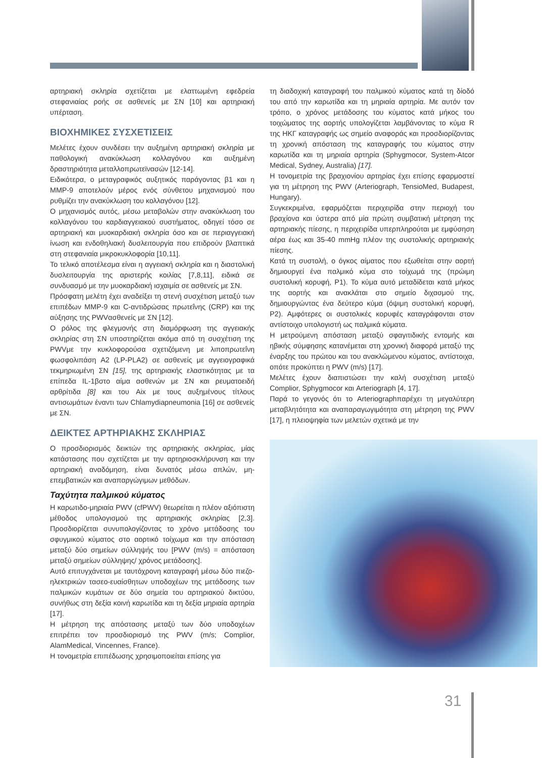αρτηριακή σκληρία σχετίζεται με ελαττωμένη εφεδρεία στεφανιαίας ροής σε ασθενείς με ΣΝ [10] και αρτηριακή υπέρταση.
ΒΙΟΧΗΜΙΚΕΣ ΣΥΣΧΕΤΙΣΕΙΣ
Μελέτες έχουν συνδέσει την αυξημένη αρτηριακή σκληρία με παθολογική ανακύκλωση κολλαγόνου και αυξημένη δραστηριότητα μεταλλοπρωτεϊνασών [12-14].
Ειδικότερα, ο μεταγραφικός αυξητικός παράγοντας β1 και η MMP-9 αποτελούν μέρος ενός σύνθετου μηχανισμού που ρυθμίζει την ανακύκλωση του κολλαγόνου [12].
Ο μηχανισμός αυτός, μέσω μεταβολών στην ανακύκλωση του κολλαγόνου του καρδιαγγειακού συστήματος, οδηγεί τόσο σε αρτηριακή και μυοκαρδιακή σκληρία όσο και σε περιαγγειακή ίνωση και ενδοθηλιακή δυσλειτουργία που επιδρούν βλαπτικά στη στεφανιαία μικροκυκλοφορία [10,11].
Το τελικό αποτέλεσμα είναι η αγγειακή σκληρία και η διαστολική δυσλειτουργία της αριστερής κοιλίας [7,8,11], ειδικά σε συνδυασμό με την μυοκαρδιακή ισχαιμία σε ασθενείς με ΣΝ.
Πρόσφατη μελέτη έχει αναδείξει τη στενή συσχέτιση μεταξύ των επιπέδων MMP-9 και C-αντιδρώσας πρωτεΐνης (CRP) και της αύξησης της PWVασθενείς με ΣΝ [12].
Ο ρόλος της φλεγμονής στη διαμόρφωση της αγγειακής σκληρίας στη ΣΝ υποστηρίζεται ακόμα από τη συσχέτιση της PWVμε την κυκλοφορούσα σχετιζόμενη με λιποπρωτεΐνη φωσφολιπάση A2 (LP-PLA2) σε ασθενείς με αγγειογραφικά τεκμηριωμένη ΣΝ [15], της αρτηριακής ελαστικότητας με τα επίπεδα IL-1βστο αίμα ασθενών με ΣΝ και ρευματοειδή αρθρίτιδα [8] και του Aix με τους αυξημένους τίτλους αντισωμάτων έναντι των Chlamydiapneumonia [16] σε ασθενείς με ΣΝ.
ΔΕΙΚΤΕΣ ΑΡΤΗΡΙΑΚΗΣ ΣΚΛΗΡΙΑΣ
Ο προσδιορισμός δεικτών της αρτηριακής σκληρίας, μίας κατάστασης που σχετίζεται με την αρτηριοσκλήρυνση και την αρτηριακή αναδόμηση, είναι δυνατός μέσω απλών, μη-επεμβατικών και αναπαργώγιμων μεθόδων.
Ταχύτητα παλμικού κύματος
Η καρωτιδο-μηριαία PWV (cfPWV) θεωρείται η πλέον αξιόπιστη μέθοδος υπολογισμού της αρτηριακής σκληρίας [2,3]. Προσδιορίζεται συνυπολογίζοντας το χρόνο μετάδοσης του σφυγμικού κύματος στο αορτικό τοίχωμα και την απόσταση μεταξύ δύο σημείων σύλληψής του [PWV (m/s) = απόσταση μεταξύ σημείων σύλληψης/ χρόνος μετάδοσης].
Αυτό επιτυγχάνεται με ταυτόχρονη καταγραφή μέσω δύο πιεζο-ηλεκτρικών τασεο-ευαίσθητων υποδοχέων της μετάδοσης των παλμικών κυμάτων σε δύο σημεία του αρτηριακού δικτύου, συνήθως στη δεξία κοινή καρωτίδα και τη δεξία μηριαία αρτηρία [17].
Η μέτρηση της απόστασης μεταξύ των δύο υποδοχέων επιτρέπει τον προσδιορισμό της PWV (m/s; Complior, AlamMedical, Vincennes, France).
Η τονομετρία επιπέδωσης χρησιμοποιείται επίσης για
τη διαδοχική καταγραφή του παλμικού κύματος κατά τη δίοδό του από την καρωτίδα και τη μηριαία αρτηρία. Με αυτόν τον τρόπο, ο χρόνος μετάδοσης του κύματος κατά μήκος του τοιχώματος της αορτής υπολογίζεται λαμβάνοντας το κύμα R της ΗΚΓ καταγραφής ως σημείο αναφοράς και προσδιορίζοντας τη χρονική απόσταση της καταγραφής του κύματος στην καρωτίδα και τη μηριαία αρτηρία (Sphygmocor, System-Atcor Medical, Sydney, Australia) [17].
Η τονομετρία της βραχιονίου αρτηρίας έχει επίσης εφαρμοστεί για τη μέτρηση της PWV (Arteriograph, TensioMed, Budapest, Hungary).
Συγκεκριμένα, εφαρμόζεται περιχειρίδα στην περιοχή του βραχίονα και ύστερα από μία πρώτη συμβατική μέτρηση της αρτηριακής πίεσης, η περιχειρίδα υπερπληρούται με εμφύσηση αέρα έως και 35-40 mmHg πλέον της συστολικής αρτηριακής πίεσης.
Κατά τη συστολή, ο όγκος αίματος που εξωθείται στην αορτή δημιουργεί ένα παλμικό κύμα στο τοίχωμά της (πρώιμη συστολική κορυφή, P1). Το κύμα αυτό μεταδίδεται κατά μήκος της αορτής και ανακλάται στο σημείο διχασμού της, δημιουργώντας ένα δεύτερο κύμα (όψιμη συστολική κορυφή, P2). Αμφότερες οι συστολικές κορυφές καταγράφονται στον αντίστοιχο υπολογιστή ως παλμικά κύματα.
Η μετρούμενη απόσταση μεταξύ σφαγιτιδικής εντομής και ηβικής σύμφησης κατανέμεται στη χρονική διαφορά μεταξύ της έναρξης του πρώτου και του ανακλώμενου κύματος, αντίστοιχα, οπότε προκύπτει η PWV (m/s) [17].
Μελέτες έχουν διαπιστώσει την καλή συσχέτιση μεταξύ Complior, Sphygmocor και Arteriograph [4, 17].
Παρά το γεγονός ότι το Arteriographπαρέχει τη μεγαλύτερη μεταβλητότητα και αναπαραγωγιμότητα στη μέτρηση της PWV [17], η πλειοψηφία των μελετών σχετικά με την
31